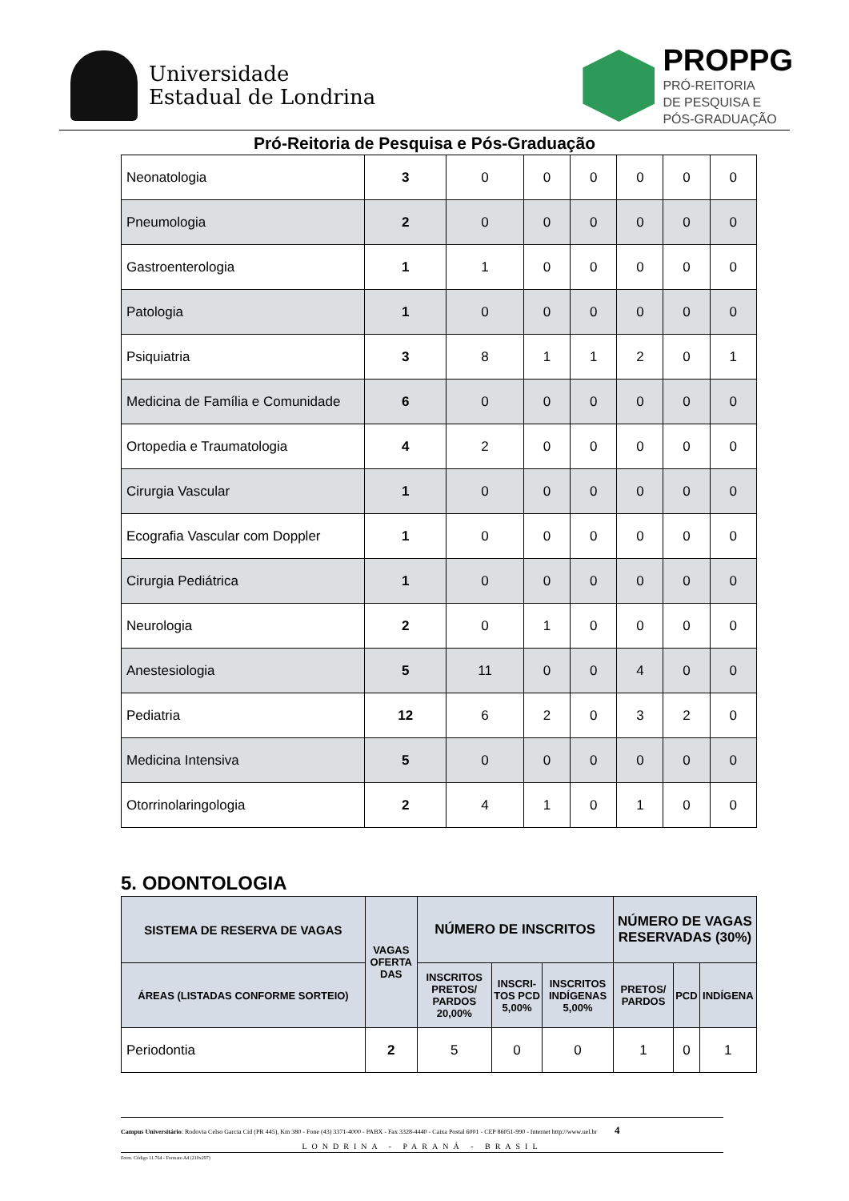Universidade
Estadual de Londrina
PROPPG
PRÓ-REITORIA
DE PESQUISA E
PÓS-GRADUAÇÃO
Pró-Reitoria de Pesquisa e Pós-Graduação
| Neonatologia | 3 | 0 | 0 | 0 | 0 | 0 | 0 |
| Pneumologia | 2 | 0 | 0 | 0 | 0 | 0 | 0 |
| Gastroenterologia | 1 | 1 | 0 | 0 | 0 | 0 | 0 |
| Patologia | 1 | 0 | 0 | 0 | 0 | 0 | 0 |
| Psiquiatria | 3 | 8 | 1 | 1 | 2 | 0 | 1 |
| Medicina de Família e Comunidade | 6 | 0 | 0 | 0 | 0 | 0 | 0 |
| Ortopedia e Traumatologia | 4 | 2 | 0 | 0 | 0 | 0 | 0 |
| Cirurgia Vascular | 1 | 0 | 0 | 0 | 0 | 0 | 0 |
| Ecografia Vascular com Doppler | 1 | 0 | 0 | 0 | 0 | 0 | 0 |
| Cirurgia Pediátrica | 1 | 0 | 0 | 0 | 0 | 0 | 0 |
| Neurologia | 2 | 0 | 1 | 0 | 0 | 0 | 0 |
| Anestesiologia | 5 | 11 | 0 | 0 | 4 | 0 | 0 |
| Pediatria | 12 | 6 | 2 | 0 | 3 | 2 | 0 |
| Medicina Intensiva | 5 | 0 | 0 | 0 | 0 | 0 | 0 |
| Otorrinolaringologia | 2 | 4 | 1 | 0 | 1 | 0 | 0 |
5. ODONTOLOGIA
| SISTEMA DE RESERVA DE VAGAS | VAGAS OFERTA DAS | NÚMERO DE INSCRITOS | | | NÚMERO DE VAGAS RESERVADAS (30%) | | |
| --- | --- | --- | --- | --- | --- | --- | --- |
| ÁREAS (LISTADAS CONFORME SORTEIO) | | INSCRITOS PRETOS/ PARDOS 20,00% | INSCRI-TOS PCD 5,00% | INSCRITOS INDÍGENAS 5,00% | PRETOS/ PARDOS | PCD | INDÍGENA |
| Periodontia | 2 | 5 | 0 | 0 | 1 | 0 | 1 |
Campus Universitário: Rodovia Celso Garcia Cid (PR 445), Km 380 - Fone (43) 3371-4000 - PABX - Fax 3328-4440 - Caixa Postal 6001 - CEP 86051-990 - Internet http://www.uel.br 4
LONDRINA - PARANÁ - BRASIL
Form. Código 11.764 - Formato A4 (210x297)